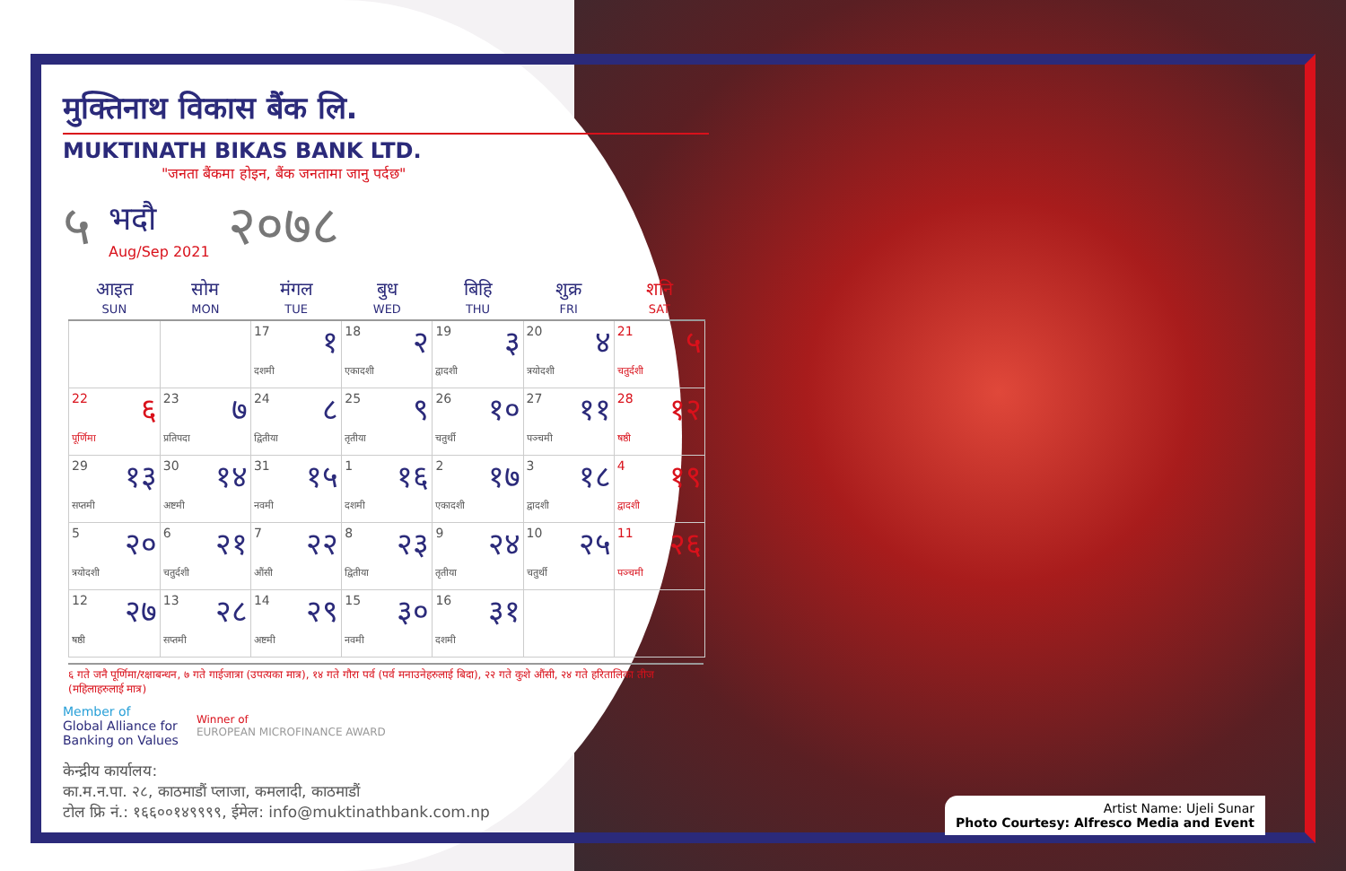मुक्तिनाथ विकास बैंक लि.
MUKTINATH BIKAS BANK LTD.
"जनता बैंकमा होइन, बैंक जनतामा जानु पर्दछ"
५ भदौ
Aug/Sep 2021 २०७८
| आइत SUN | सोम MON | मंगल TUE | बुध WED | बिहि THU | शुक्र FRI | शनि SAT |
| --- | --- | --- | --- | --- | --- | --- |
| | | 17 १ दशमी | 18 २ एकादशी | 19 ३ द्वादशी | 20 ४ त्रयोदशी | 21 ५ चतुर्दशी |
| 22 ६ पूर्णिमा | 23 ७ प्रतिपदा | 24 ८ द्वितीया | 25 ९ तृतीया | 26 १० चतुर्थी | 27 ११ पञ्चमी | 28 १२ षष्ठी |
| 29 १३ सप्तमी | 30 १४ अष्टमी | 31 १५ नवमी | 1 १६ दशमी | 2 १७ एकादशी | 3 १८ द्वादशी | 4 १९ द्वादशी |
| 5 २० त्रयोदशी | 6 २१ चतुर्दशी | 7 २२ औंसी | 8 २३ द्वितीया | 9 २४ तृतीया | 10 २५ चतुर्थी | 11 २६ पञ्चमी |
| 12 २७ षष्ठी | 13 २८ सप्तमी | 14 २९ अष्टमी | 15 ३० नवमी | 16 ३१ दशमी | | |
६ गते जनै पूर्णिमा/रक्षाबन्धन, ७ गते गाईजात्रा (उपत्यका मात्र), १४ गते गौरा पर्व (पर्व मनाउनेहरुलाई बिदा), २२ गते कुशे औंसी, २४ गते हरितालिका तीज (महिलाहरुलाई मात्र)
Member of
Global Alliance for
Banking on Values
Winner of
EUROPEAN MICROFINANCE AWARD
केन्द्रीय कार्यालय:
का.म.न.पा. २८, काठमाडौं प्लाजा, कमलादी, काठमाडौं
टोल फ्रि नं.: १६६००१४९९९९, ईमेल: info@muktinathbank.com.np
Artist Name: Ujeli Sunar
Photo Courtesy: Alfresco Media and Event